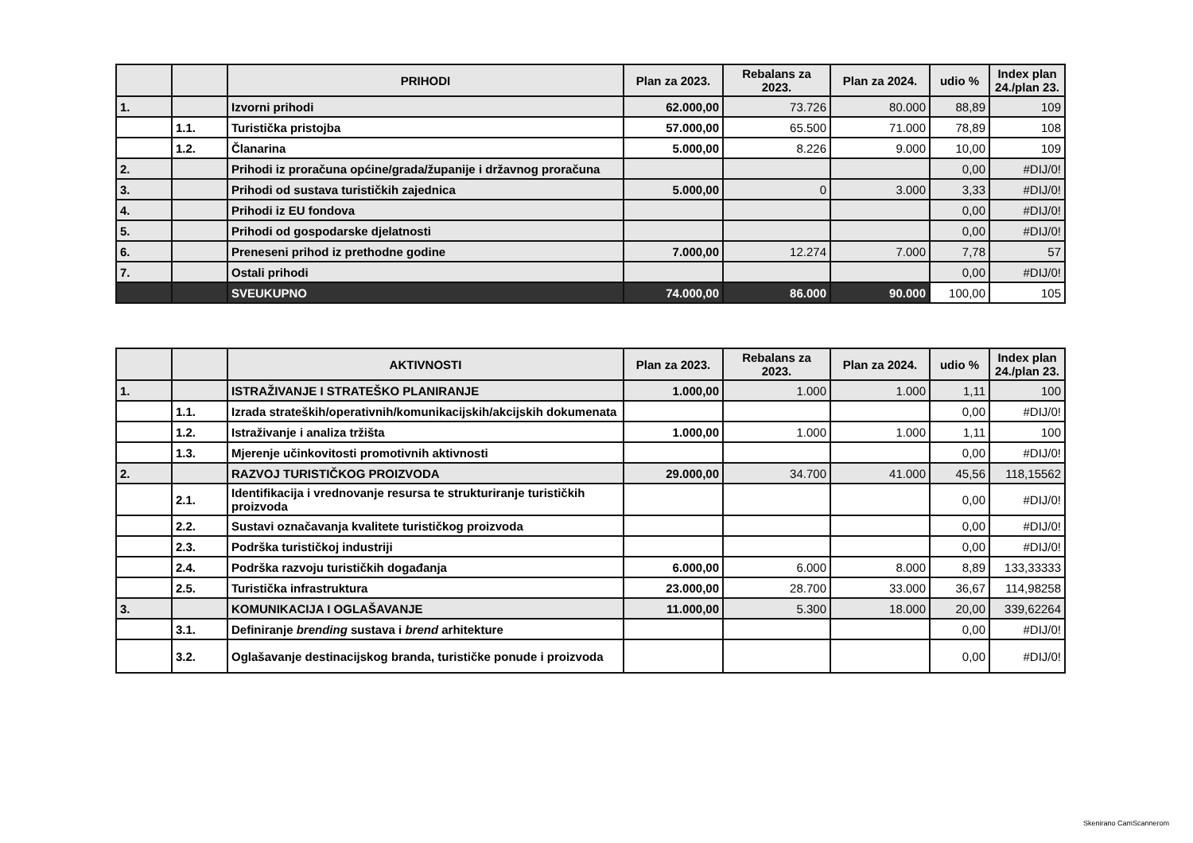| | | PRIHODI | Plan za 2023. | Rebalans za 2023. | Plan za 2024. | udio % | Index plan 24./plan 23. |
| --- | --- | --- | --- | --- | --- | --- | --- |
| 1. | | Izvorni prihodi | 62.000,00 | 73.726 | 80.000 | 88,89 | 109 |
| | 1.1. | Turistička pristojba | 57.000,00 | 65.500 | 71.000 | 78,89 | 108 |
| | 1.2. | Članarina | 5.000,00 | 8.226 | 9.000 | 10,00 | 109 |
| 2. | | Prihodi iz proračuna općine/grada/županije i državnog proračuna | | | | 0,00 | #DIJ/0! |
| 3. | | Prihodi od sustava turističkih zajednica | 5.000,00 | 0 | 3.000 | 3,33 | #DIJ/0! |
| 4. | | Prihodi iz EU fondova | | | | 0,00 | #DIJ/0! |
| 5. | | Prihodi od gospodarske djelatnosti | | | | 0,00 | #DIJ/0! |
| 6. | | Preneseni prihod iz prethodne godine | 7.000,00 | 12.274 | 7.000 | 7,78 | 57 |
| 7. | | Ostali prihodi | | | | 0,00 | #DIJ/0! |
| | | SVEUKUPNO | 74.000,00 | 86.000 | 90.000 | 100,00 | 105 |
| | | AKTIVNOSTI | Plan za 2023. | Rebalans za 2023. | Plan za 2024. | udio % | Index plan 24./plan 23. |
| --- | --- | --- | --- | --- | --- | --- | --- |
| 1. | | ISTRAŽIVANJE I STRATEŠKO PLANIRANJE | 1.000,00 | 1.000 | 1.000 | 1,11 | 100 |
| | 1.1. | Izrada strateških/operativnih/komunikacijskih/akcijskih dokumenata | | | | 0,00 | #DIJ/0! |
| | 1.2. | Istraživanje i analiza tržišta | 1.000,00 | 1.000 | 1.000 | 1,11 | 100 |
| | 1.3. | Mjerenje učinkovitosti promotivnih aktivnosti | | | | 0,00 | #DIJ/0! |
| 2. | | RAZVOJ TURISTIČKOG PROIZVODA | 29.000,00 | 34.700 | 41.000 | 45,56 | 118,15562 |
| | 2.1. | Identifikacija i vrednovanje resursa te strukturiranje turističkih proizvoda | | | | 0,00 | #DIJ/0! |
| | 2.2. | Sustavi označavanja kvalitete turističkog proizvoda | | | | 0,00 | #DIJ/0! |
| | 2.3. | Podrška turističkoj industriji | | | | 0,00 | #DIJ/0! |
| | 2.4. | Podrška razvoju turističkih događanja | 6.000,00 | 6.000 | 8.000 | 8,89 | 133,33333 |
| | 2.5. | Turistička infrastruktura | 23.000,00 | 28.700 | 33.000 | 36,67 | 114,98258 |
| 3. | | KOMUNIKACIJA I OGLAŠAVANJE | 11.000,00 | 5.300 | 18.000 | 20,00 | 339,62264 |
| | 3.1. | Definiranje brending sustava i brend arhitekture | | | | 0,00 | #DIJ/0! |
| | 3.2. | Oglašavanje destinacijskog branda, turističke ponude i proizvoda | | | | 0,00 | #DIJ/0! |
Skenirano CamScannerom